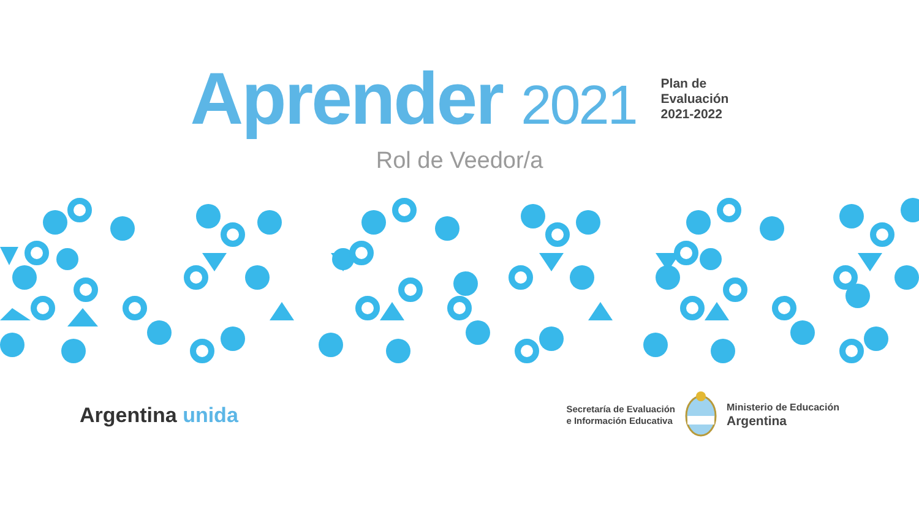Aprender 2021
Plan de
Evaluación
2021-2022
Rol de Veedor/a
Argentina unida
Secretaría de Evaluación
e Información Educativa
Ministerio de Educación
Argentina